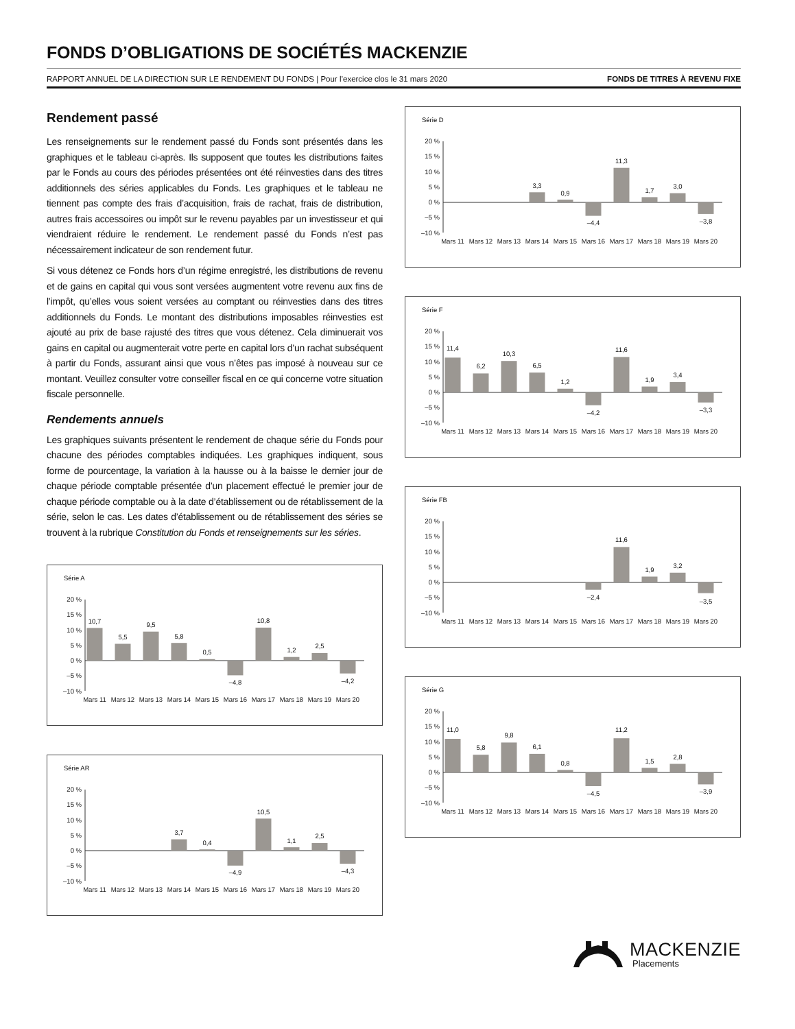FONDS D’OBLIGATIONS DE SOCIÉTÉS MACKENZIE
RAPPORT ANNUEL DE LA DIRECTION SUR LE RENDEMENT DU FONDS | Pour l’exercice clos le 31 mars 2020 FONDS DE TITRES À REVENU FIXE
Rendement passé
Les renseignements sur le rendement passé du Fonds sont présentés dans les graphiques et le tableau ci-après. Ils supposent que toutes les distributions faites par le Fonds au cours des périodes présentées ont été réinvesties dans des titres additionnels des séries applicables du Fonds. Les graphiques et le tableau ne tiennent pas compte des frais d’acquisition, frais de rachat, frais de distribution, autres frais accessoires ou impôt sur le revenu payables par un investisseur et qui viendraient réduire le rendement. Le rendement passé du Fonds n’est pas nécessairement indicateur de son rendement futur.
Si vous détenez ce Fonds hors d’un régime enregistré, les distributions de revenu et de gains en capital qui vous sont versées augmentent votre revenu aux fins de l’impôt, qu’elles vous soient versées au comptant ou réinvesties dans des titres additionnels du Fonds. Le montant des distributions imposables réinvesties est ajouté au prix de base rajusté des titres que vous détenez. Cela diminuerait vos gains en capital ou augmenterait votre perte en capital lors d’un rachat subséquent à partir du Fonds, assurant ainsi que vous n’êtes pas imposé à nouveau sur ce montant. Veuillez consulter votre conseiller fiscal en ce qui concerne votre situation fiscale personnelle.
Rendements annuels
Les graphiques suivants présentent le rendement de chaque série du Fonds pour chacune des périodes comptables indiquées. Les graphiques indiquent, sous forme de pourcentage, la variation à la hausse ou à la baisse le dernier jour de chaque période comptable présentée d’un placement effectué le premier jour de chaque période comptable ou à la date d’établissement ou de rétablissement de la série, selon le cas. Les dates d’établissement ou de rétablissement des séries se trouvent à la rubrique Constitution du Fonds et renseignements sur les séries.
Série A
20 %
15 %
10 %
5 %
0 %
–5 %
–10 %
10,7
5,5
9,5
5,8
0,5
–4,8
10,8
1,2
2,5
–4,2
Mars 11
Mars 12
Mars 13
Mars 14
Mars 15
Mars 16
Mars 17
Mars 18
Mars 19
Mars 20
Série AR
20 %
15 %
10 %
5 %
0 %
–5 %
–10 %
3,7
0,4
–4,9
10,5
1,1
2,5
–4,3
Mars 11
Mars 12
Mars 13
Mars 14
Mars 15
Mars 16
Mars 17
Mars 18
Mars 19
Mars 20
Série D
20 %
15 %
10 %
5 %
0 %
–5 %
–10 %
3,3
0,9
–4,4
11,3
1,7
3,0
–3,8
Mars 11
Mars 12
Mars 13
Mars 14
Mars 15
Mars 16
Mars 17
Mars 18
Mars 19
Mars 20
Série F
20 %
15 %
10 %
5 %
0 %
–5 %
–10 %
11,4
6,2
10,3
6,5
1,2
–4,2
11,6
1,9
3,4
–3,3
Mars 11
Mars 12
Mars 13
Mars 14
Mars 15
Mars 16
Mars 17
Mars 18
Mars 19
Mars 20
Série FB
20 %
15 %
10 %
5 %
0 %
–5 %
–10 %
–2,4
11,6
1,9
3,2
–3,5
Mars 11
Mars 12
Mars 13
Mars 14
Mars 15
Mars 16
Mars 17
Mars 18
Mars 19
Mars 20
Série G
20 %
15 %
10 %
5 %
0 %
–5 %
–10 %
11,0
5,8
9,8
6,1
0,8
–4,5
11,2
1,5
2,8
–3,9
Mars 11
Mars 12
Mars 13
Mars 14
Mars 15
Mars 16
Mars 17
Mars 18
Mars 19
Mars 20
MACKENZIE
Placements